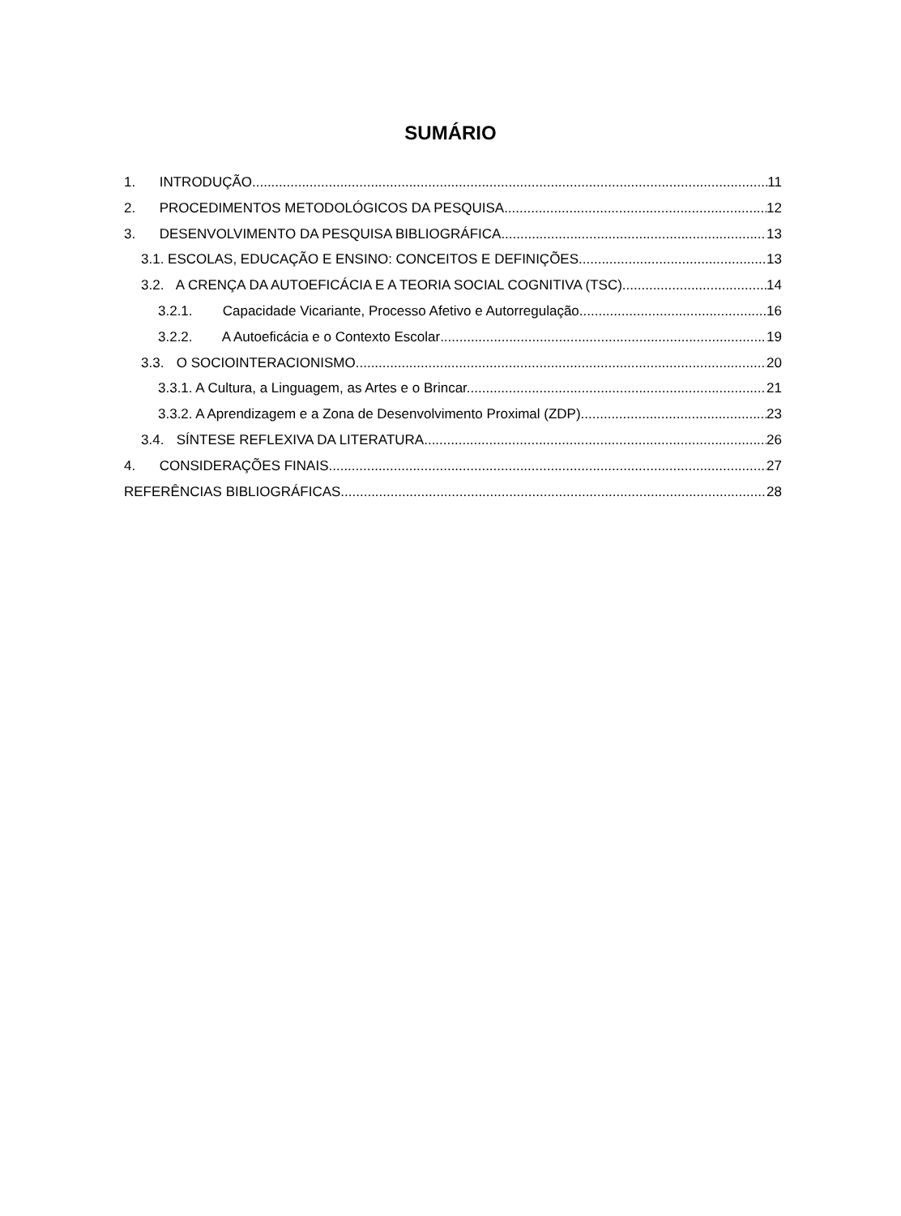SUMÁRIO
1. INTRODUÇÃO 11
2. PROCEDIMENTOS METODOLÓGICOS DA PESQUISA 12
3. DESENVOLVIMENTO DA PESQUISA BIBLIOGRÁFICA 13
3.1. ESCOLAS, EDUCAÇÃO E ENSINO: CONCEITOS E DEFINIÇÕES. 13
3.2. A CRENÇA DA AUTOEFICÁCIA E A TEORIA SOCIAL COGNITIVA (TSC) 14
3.2.1. Capacidade Vicariante, Processo Afetivo e Autorregulação. 16
3.2.2. A Autoeficácia e o Contexto Escolar 19
3.3. O SOCIOINTERACIONISMO 20
3.3.1. A Cultura, a Linguagem, as Artes e o Brincar. 21
3.3.2. A Aprendizagem e a Zona de Desenvolvimento Proximal (ZDP) 23
3.4. SÍNTESE REFLEXIVA DA LITERATURA 26
4. CONSIDERAÇÕES FINAIS 27
REFERÊNCIAS BIBLIOGRÁFICAS 28